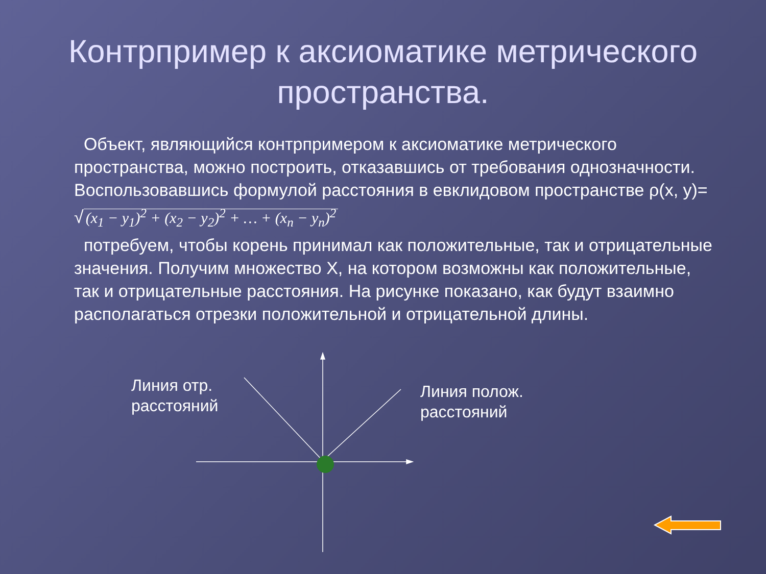Контрпример к аксиоматике метрического пространства.
Объект, являющийся контрпримером к аксиоматике метрического пространства, можно построить, отказавшись от требования однозначности. Воспользовавшись формулой расстояния в евклидовом пространстве ρ(x, y)= √ (x<sub>1</sub> − y<sub>1</sub>)<sup>2</sup> + (x<sub>2</sub> − y<sub>2</sub>)<sup>2</sup> + … + (x<sub>n</sub> − y<sub>n</sub>)<sup>2</sup>
потребуем, чтобы корень принимал как положительные, так и отрицательные значения. Получим множество X, на котором возможны как положительные, так и отрицательные расстояния. На рисунке показано, как будут взаимно располагаться отрезки положительной и отрицательной длины.
Линия отр.
расстояний
Линия полож.
расстояний